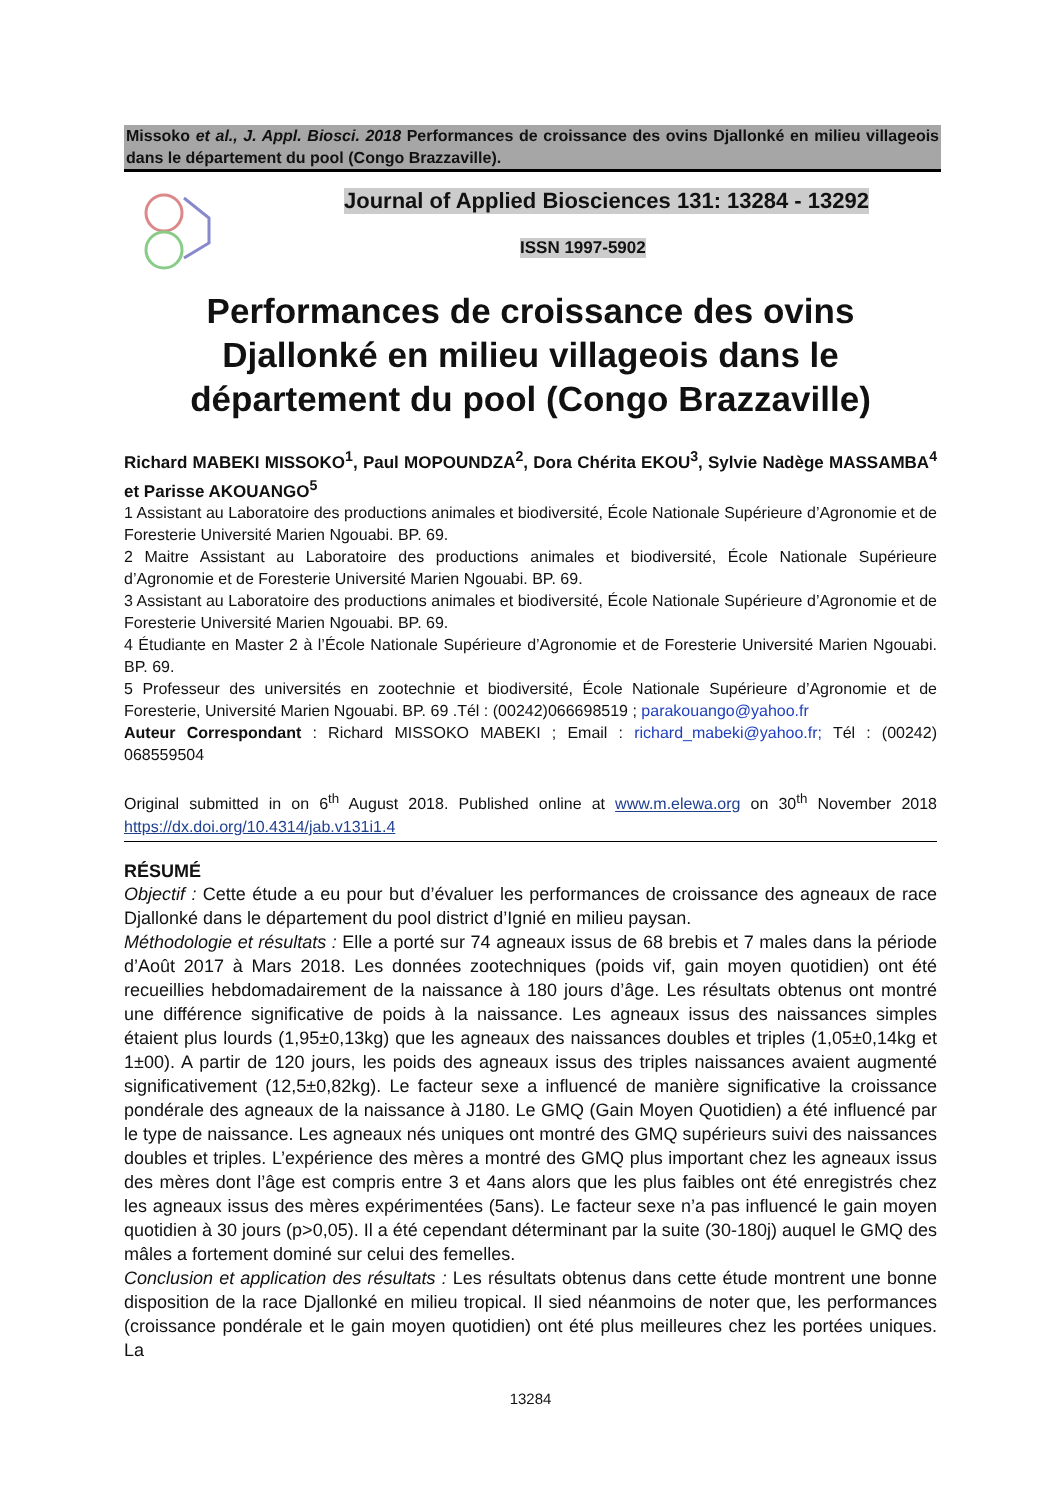Missoko et al., J. Appl. Biosci. 2018 Performances de croissance des ovins Djallonké en milieu villageois dans le département du pool (Congo Brazzaville).
Journal of Applied Biosciences 131: 13284 - 13292
ISSN 1997-5902
Performances de croissance des ovins Djallonké en milieu villageois dans le département du pool (Congo Brazzaville)
Richard MABEKI MISSOKO<sup>1</sup>, Paul MOPOUNDZA<sup>2</sup>, Dora Chérita EKOU<sup>3</sup>, Sylvie Nadège MASSAMBA<sup>4</sup> et Parisse AKOUANGO<sup>5</sup>
1 Assistant au Laboratoire des productions animales et biodiversité, École Nationale Supérieure d’Agronomie et de Foresterie Université Marien Ngouabi. BP. 69.
2 Maitre Assistant au Laboratoire des productions animales et biodiversité, École Nationale Supérieure d’Agronomie et de Foresterie Université Marien Ngouabi. BP. 69.
3 Assistant au Laboratoire des productions animales et biodiversité, École Nationale Supérieure d’Agronomie et de Foresterie Université Marien Ngouabi. BP. 69.
4 Étudiante en Master 2 à l’École Nationale Supérieure d’Agronomie et de Foresterie Université Marien Ngouabi. BP. 69.
5 Professeur des universités en zootechnie et biodiversité, École Nationale Supérieure d’Agronomie et de Foresterie, Université Marien Ngouabi. BP. 69 .Tél : (00242)066698519 ; parakouango@yahoo.fr
Auteur Correspondant : Richard MISSOKO MABEKI ; Email : richard_mabeki@yahoo.fr; Tél : (00242) 068559504
Original submitted in on 6<sup>th</sup> August 2018. Published online at www.m.elewa.org on 30<sup>th</sup> November 2018 https://dx.doi.org/10.4314/jab.v131i1.4
RÉSUMÉ
Objectif : Cette étude a eu pour but d’évaluer les performances de croissance des agneaux de race Djallonké dans le département du pool district d’Ignié en milieu paysan.
Méthodologie et résultats : Elle a porté sur 74 agneaux issus de 68 brebis et 7 males dans la période d’Août 2017 à Mars 2018. Les données zootechniques (poids vif, gain moyen quotidien) ont été recueillies hebdomadairement de la naissance à 180 jours d’âge. Les résultats obtenus ont montré une différence significative de poids à la naissance. Les agneaux issus des naissances simples étaient plus lourds (1,95±0,13kg) que les agneaux des naissances doubles et triples (1,05±0,14kg et 1±00). A partir de 120 jours, les poids des agneaux issus des triples naissances avaient augmenté significativement (12,5±0,82kg). Le facteur sexe a influencé de manière significative la croissance pondérale des agneaux de la naissance à J180. Le GMQ (Gain Moyen Quotidien) a été influencé par le type de naissance. Les agneaux nés uniques ont montré des GMQ supérieurs suivi des naissances doubles et triples. L’expérience des mères a montré des GMQ plus important chez les agneaux issus des mères dont l’âge est compris entre 3 et 4ans alors que les plus faibles ont été enregistrés chez les agneaux issus des mères expérimentées (5ans). Le facteur sexe n’a pas influencé le gain moyen quotidien à 30 jours (p>0,05). Il a été cependant déterminant par la suite (30-180j) auquel le GMQ des mâles a fortement dominé sur celui des femelles.
Conclusion et application des résultats : Les résultats obtenus dans cette étude montrent une bonne disposition de la race Djallonké en milieu tropical. Il sied néanmoins de noter que, les performances (croissance pondérale et le gain moyen quotidien) ont été plus meilleures chez les portées uniques. La
13284